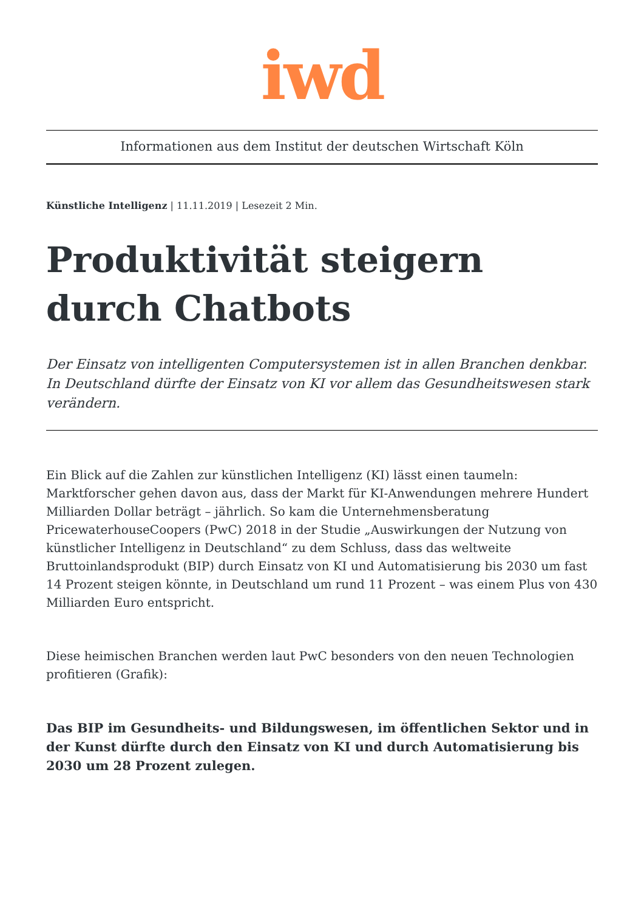iwd
Informationen aus dem Institut der deutschen Wirtschaft Köln
Künstliche Intelligenz | 11.11.2019 | Lesezeit 2 Min.
Produktivität steigern durch Chatbots
Der Einsatz von intelligenten Computersystemen ist in allen Branchen denkbar. In Deutschland dürfte der Einsatz von KI vor allem das Gesundheitswesen stark verändern.
Ein Blick auf die Zahlen zur künstlichen Intelligenz (KI) lässt einen taumeln: Marktforscher gehen davon aus, dass der Markt für KI-Anwendungen mehrere Hundert Milliarden Dollar beträgt – jährlich. So kam die Unternehmensberatung PricewaterhouseCoopers (PwC) 2018 in der Studie „Auswirkungen der Nutzung von künstlicher Intelligenz in Deutschland“ zu dem Schluss, dass das weltweite Bruttoinlandsprodukt (BIP) durch Einsatz von KI und Automatisierung bis 2030 um fast 14 Prozent steigen könnte, in Deutschland um rund 11 Prozent – was einem Plus von 430 Milliarden Euro entspricht.
Diese heimischen Branchen werden laut PwC besonders von den neuen Technologien profitieren (Grafik):
Das BIP im Gesundheits- und Bildungswesen, im öffentlichen Sektor und in der Kunst dürfte durch den Einsatz von KI und durch Automatisierung bis 2030 um 28 Prozent zulegen.